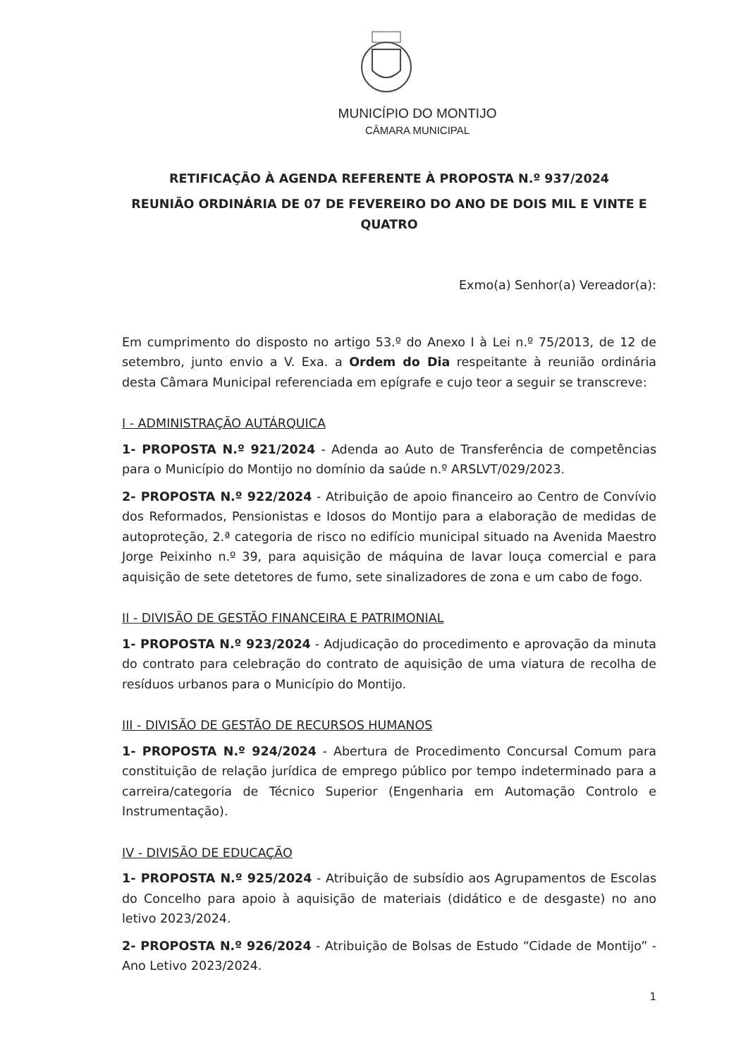MUNICÍPIO DO MONTIJO
CÂMARA MUNICIPAL
RETIFICAÇÃO À AGENDA REFERENTE À PROPOSTA N.º 937/2024
REUNIÃO ORDINÁRIA DE 07 DE FEVEREIRO DO ANO DE DOIS MIL E VINTE E QUATRO
Exmo(a) Senhor(a) Vereador(a):
Em cumprimento do disposto no artigo 53.º do Anexo I à Lei n.º 75/2013, de 12 de setembro, junto envio a V. Exa. a Ordem do Dia respeitante à reunião ordinária desta Câmara Municipal referenciada em epígrafe e cujo teor a seguir se transcreve:
I - ADMINISTRAÇÃO AUTÁRQUICA
1- PROPOSTA N.º 921/2024 - Adenda ao Auto de Transferência de competências para o Município do Montijo no domínio da saúde n.º ARSLVT/029/2023.
2- PROPOSTA N.º 922/2024 - Atribuição de apoio financeiro ao Centro de Convívio dos Reformados, Pensionistas e Idosos do Montijo para a elaboração de medidas de autoproteção, 2.ª categoria de risco no edifício municipal situado na Avenida Maestro Jorge Peixinho n.º 39, para aquisição de máquina de lavar louça comercial e para aquisição de sete detetores de fumo, sete sinalizadores de zona e um cabo de fogo.
II - DIVISÃO DE GESTÃO FINANCEIRA E PATRIMONIAL
1- PROPOSTA N.º 923/2024 - Adjudicação do procedimento e aprovação da minuta do contrato para celebração do contrato de aquisição de uma viatura de recolha de resíduos urbanos para o Município do Montijo.
III - DIVISÃO DE GESTÃO DE RECURSOS HUMANOS
1- PROPOSTA N.º 924/2024 - Abertura de Procedimento Concursal Comum para constituição de relação jurídica de emprego público por tempo indeterminado para a carreira/categoria de Técnico Superior (Engenharia em Automação Controlo e Instrumentação).
IV - DIVISÃO DE EDUCAÇÃO
1- PROPOSTA N.º 925/2024 - Atribuição de subsídio aos Agrupamentos de Escolas do Concelho para apoio à aquisição de materiais (didático e de desgaste) no ano letivo 2023/2024.
2- PROPOSTA N.º 926/2024 - Atribuição de Bolsas de Estudo “Cidade de Montijo” - Ano Letivo 2023/2024.
1